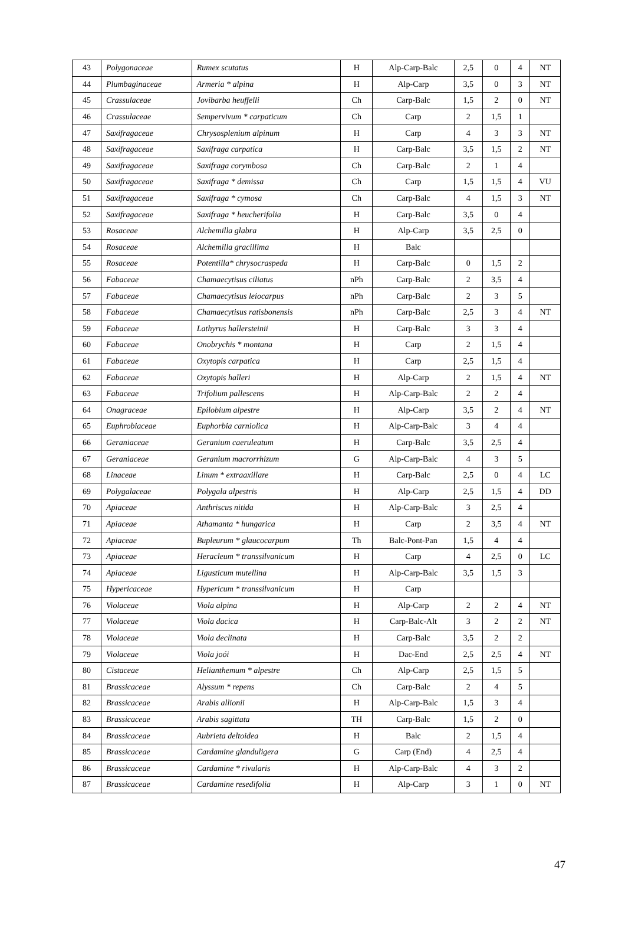| 43 | Polygonaceae | Rumex scutatus | H | Alp-Carp-Balc | 2,5 | 0 | 4 | NT |
| 44 | Plumbaginaceae | Armeria * alpina | H | Alp-Carp | 3,5 | 0 | 3 | NT |
| 45 | Crassulaceae | Jovibarba heuffelli | Ch | Carp-Balc | 1,5 | 2 | 0 | NT |
| 46 | Crassulaceae | Sempervivum * carpaticum | Ch | Carp | 2 | 1,5 | 1 | |
| 47 | Saxifragaceae | Chrysosplenium alpinum | H | Carp | 4 | 3 | 3 | NT |
| 48 | Saxifragaceae | Saxifraga carpatica | H | Carp-Balc | 3,5 | 1,5 | 2 | NT |
| 49 | Saxifragaceae | Saxifraga corymbosa | Ch | Carp-Balc | 2 | 1 | 4 | |
| 50 | Saxifragaceae | Saxifraga * demissa | Ch | Carp | 1,5 | 1,5 | 4 | VU |
| 51 | Saxifragaceae | Saxifraga * cymosa | Ch | Carp-Balc | 4 | 1,5 | 3 | NT |
| 52 | Saxifragaceae | Saxifraga * heucherifolia | H | Carp-Balc | 3,5 | 0 | 4 | |
| 53 | Rosaceae | Alchemilla glabra | H | Alp-Carp | 3,5 | 2,5 | 0 | |
| 54 | Rosaceae | Alchemilla gracillima | H | Balc | | | | |
| 55 | Rosaceae | Potentilla* chrysocraspeda | H | Carp-Balc | 0 | 1,5 | 2 | |
| 56 | Fabaceae | Chamaecytisus ciliatus | nPh | Carp-Balc | 2 | 3,5 | 4 | |
| 57 | Fabaceae | Chamaecytisus leiocarpus | nPh | Carp-Balc | 2 | 3 | 5 | |
| 58 | Fabaceae | Chamaecytisus ratisbonensis | nPh | Carp-Balc | 2,5 | 3 | 4 | NT |
| 59 | Fabaceae | Lathyrus hallersteinii | H | Carp-Balc | 3 | 3 | 4 | |
| 60 | Fabaceae | Onobrychis * montana | H | Carp | 2 | 1,5 | 4 | |
| 61 | Fabaceae | Oxytopis carpatica | H | Carp | 2,5 | 1,5 | 4 | |
| 62 | Fabaceae | Oxytopis halleri | H | Alp-Carp | 2 | 1,5 | 4 | NT |
| 63 | Fabaceae | Trifolium pallescens | H | Alp-Carp-Balc | 2 | 2 | 4 | |
| 64 | Onagraceae | Epilobium alpestre | H | Alp-Carp | 3,5 | 2 | 4 | NT |
| 65 | Euphrobiaceae | Euphorbia carniolica | H | Alp-Carp-Balc | 3 | 4 | 4 | |
| 66 | Geraniaceae | Geranium caeruleatum | H | Carp-Balc | 3,5 | 2,5 | 4 | |
| 67 | Geraniaceae | Geranium macrorrhizum | G | Alp-Carp-Balc | 4 | 3 | 5 | |
| 68 | Linaceae | Linum * extraaxillare | H | Carp-Balc | 2,5 | 0 | 4 | LC |
| 69 | Polygalaceae | Polygala alpestris | H | Alp-Carp | 2,5 | 1,5 | 4 | DD |
| 70 | Apiaceae | Anthriscus nitida | H | Alp-Carp-Balc | 3 | 2,5 | 4 | |
| 71 | Apiaceae | Athamanta * hungarica | H | Carp | 2 | 3,5 | 4 | NT |
| 72 | Apiaceae | Bupleurum * glaucocarpum | Th | Balc-Pont-Pan | 1,5 | 4 | 4 | |
| 73 | Apiaceae | Heracleum * transsilvanicum | H | Carp | 4 | 2,5 | 0 | LC |
| 74 | Apiaceae | Ligusticum mutellina | H | Alp-Carp-Balc | 3,5 | 1,5 | 3 | |
| 75 | Hypericaceae | Hypericum * transsilvanicum | H | Carp | | | | |
| 76 | Violaceae | Viola alpina | H | Alp-Carp | 2 | 2 | 4 | NT |
| 77 | Violaceae | Viola dacica | H | Carp-Balc-Alt | 3 | 2 | 2 | NT |
| 78 | Violaceae | Viola declinata | H | Carp-Balc | 3,5 | 2 | 2 | |
| 79 | Violaceae | Viola joói | H | Dac-End | 2,5 | 2,5 | 4 | NT |
| 80 | Cistaceae | Helianthemum * alpestre | Ch | Alp-Carp | 2,5 | 1,5 | 5 | |
| 81 | Brassicaceae | Alyssum * repens | Ch | Carp-Balc | 2 | 4 | 5 | |
| 82 | Brassicaceae | Arabis allionii | H | Alp-Carp-Balc | 1,5 | 3 | 4 | |
| 83 | Brassicaceae | Arabis sagittata | TH | Carp-Balc | 1,5 | 2 | 0 | |
| 84 | Brassicaceae | Aubrieta deltoidea | H | Balc | 2 | 1,5 | 4 | |
| 85 | Brassicaceae | Cardamine glanduligera | G | Carp (End) | 4 | 2,5 | 4 | |
| 86 | Brassicaceae | Cardamine * rivularis | H | Alp-Carp-Balc | 4 | 3 | 2 | |
| 87 | Brassicaceae | Cardamine resedifolia | H | Alp-Carp | 3 | 1 | 0 | NT |
47